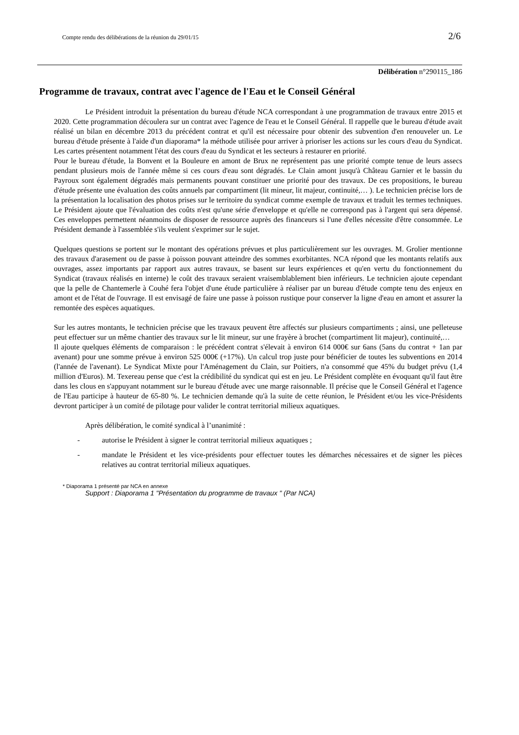Compte rendu des délibérations de la réunion du 29/01/15 2/6
Délibération n°290115_186
Programme de travaux, contrat avec l'agence de l'Eau et le Conseil Général
Le Président introduit la présentation du bureau d'étude NCA correspondant à une programmation de travaux entre 2015 et 2020. Cette programmation découlera sur un contrat avec l'agence de l'eau et le Conseil Général. Il rappelle que le bureau d'étude avait réalisé un bilan en décembre 2013 du précédent contrat et qu'il est nécessaire pour obtenir des subvention d'en renouveler un. Le bureau d'étude présente à l'aide d'un diaporama* la méthode utilisée pour arriver à prioriser les actions sur les cours d'eau du Syndicat. Les cartes présentent notamment l'état des cours d'eau du Syndicat et les secteurs à restaurer en priorité.
Pour le bureau d'étude, la Bonvent et la Bouleure en amont de Brux ne représentent pas une priorité compte tenue de leurs assecs pendant plusieurs mois de l'année même si ces cours d'eau sont dégradés. Le Clain amont jusqu'à Château Garnier et le bassin du Payroux sont également dégradés mais permanents pouvant constituer une priorité pour des travaux. De ces propositions, le bureau d'étude présente une évaluation des coûts annuels par compartiment (lit mineur, lit majeur, continuité,… ). Le technicien précise lors de la présentation la localisation des photos prises sur le territoire du syndicat comme exemple de travaux et traduit les termes techniques. Le Président ajoute que l'évaluation des coûts n'est qu'une série d'enveloppe et qu'elle ne correspond pas à l'argent qui sera dépensé. Ces enveloppes permettent néanmoins de disposer de ressource auprès des financeurs si l'une d'elles nécessite d'être consommée. Le Président demande à l'assemblée s'ils veulent s'exprimer sur le sujet.
Quelques questions se portent sur le montant des opérations prévues et plus particulièrement sur les ouvrages. M. Grolier mentionne des travaux d'arasement ou de passe à poisson pouvant atteindre des sommes exorbitantes. NCA répond que les montants relatifs aux ouvrages, assez importants par rapport aux autres travaux, se basent sur leurs expériences et qu'en vertu du fonctionnement du Syndicat (travaux réalisés en interne) le coût des travaux seraient vraisemblablement bien inférieurs. Le technicien ajoute cependant que la pelle de Chantemerle à Couhé fera l'objet d'une étude particulière à réaliser par un bureau d'étude compte tenu des enjeux en amont et de l'état de l'ouvrage. Il est envisagé de faire une passe à poisson rustique pour conserver la ligne d'eau en amont et assurer la remontée des espèces aquatiques.
Sur les autres montants, le technicien précise que les travaux peuvent être affectés sur plusieurs compartiments ; ainsi, une pelleteuse peut effectuer sur un même chantier des travaux sur le lit mineur, sur une frayère à brochet (compartiment lit majeur), continuité,…
Il ajoute quelques éléments de comparaison : le précédent contrat s'élevait à environ 614 000€ sur 6ans (5ans du contrat + 1an par avenant) pour une somme prévue à environ 525 000€ (+17%). Un calcul trop juste pour bénéficier de toutes les subventions en 2014 (l'année de l'avenant). Le Syndicat Mixte pour l'Aménagement du Clain, sur Poitiers, n'a consommé que 45% du budget prévu (1,4 million d'Euros). M. Texereau pense que c'est la crédibilité du syndicat qui est en jeu. Le Président complète en évoquant qu'il faut être dans les clous en s'appuyant notamment sur le bureau d'étude avec une marge raisonnable. Il précise que le Conseil Général et l'agence de l'Eau participe à hauteur de 65-80 %. Le technicien demande qu'à la suite de cette réunion, le Président et/ou les vice-Présidents devront participer à un comité de pilotage pour valider le contrat territorial milieux aquatiques.
Après délibération, le comité syndical à l’unanimité :
- autorise le Président à signer le contrat territorial milieux aquatiques ;
- mandate le Président et les vice-présidents pour effectuer toutes les démarches nécessaires et de signer les pièces relatives au contrat territorial milieux aquatiques.
* Diaporama 1 présenté par NCA en annexe
Support : Diaporama 1 "Présentation du programme de travaux " (Par NCA)